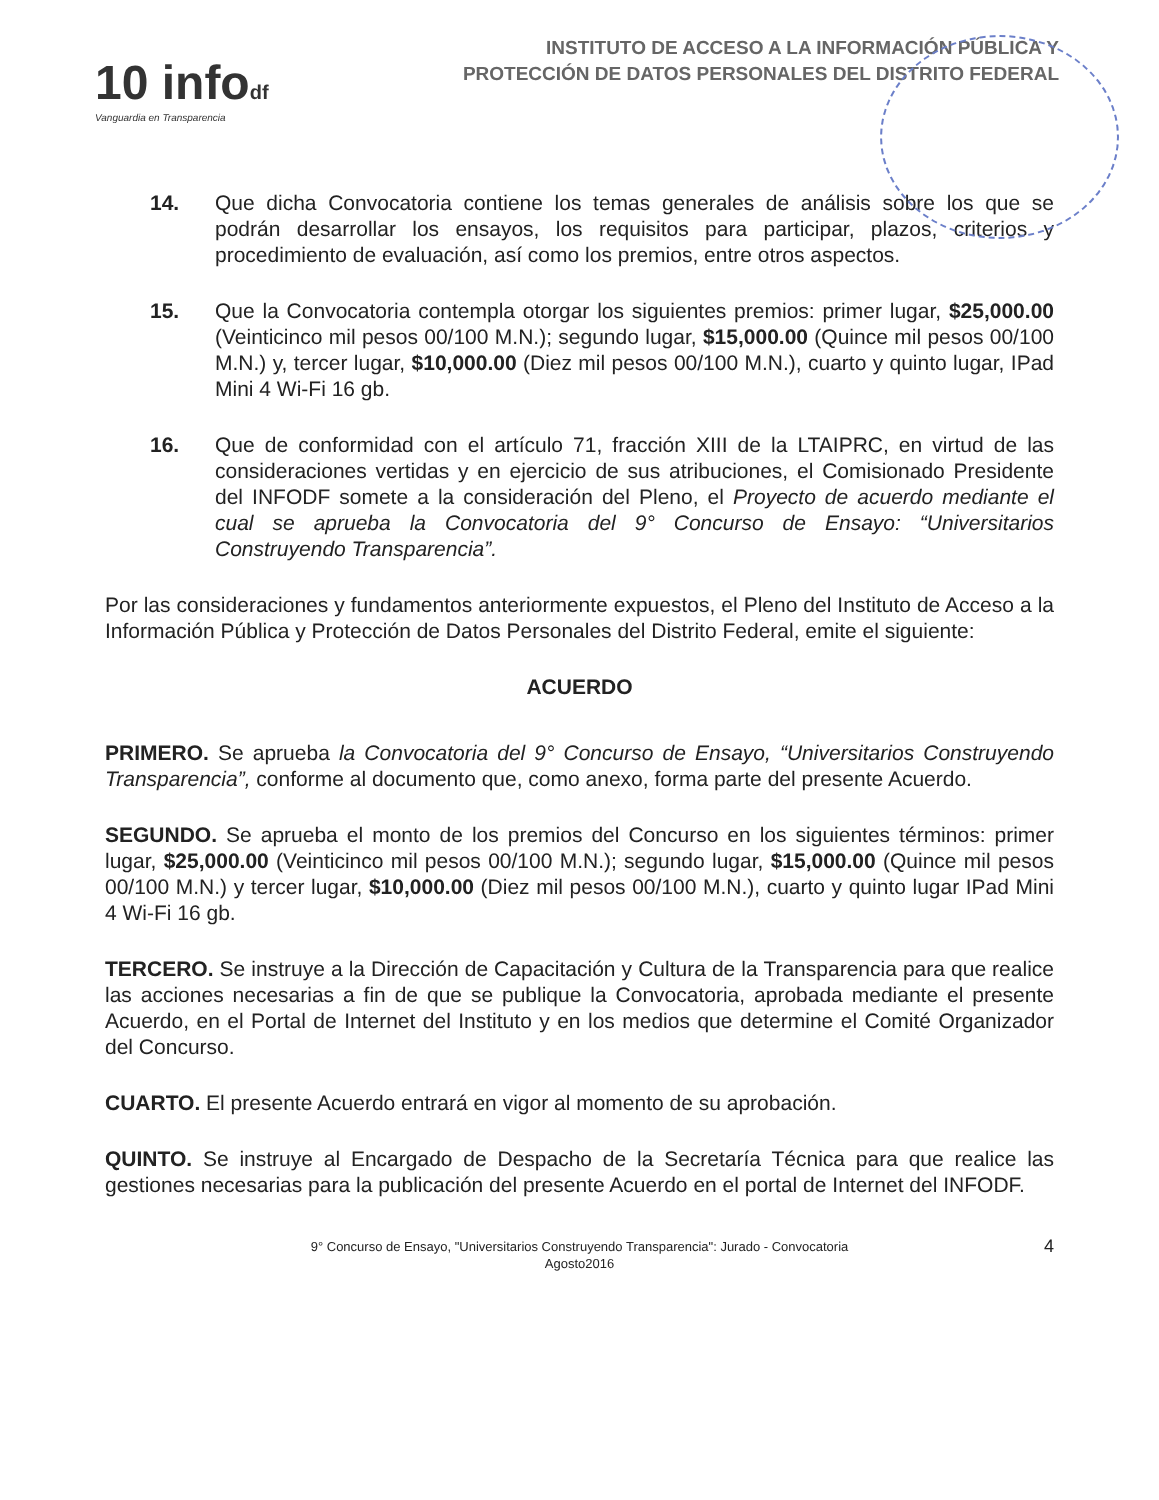10 infodf
Vanguardia en Transparencia
INSTITUTO DE ACCESO A LA INFORMACIÓN PÚBLICA Y
PROTECCIÓN DE DATOS PERSONALES DEL DISTRITO FEDERAL
14. Que dicha Convocatoria contiene los temas generales de análisis sobre los que se podrán desarrollar los ensayos, los requisitos para participar, plazos, criterios y procedimiento de evaluación, así como los premios, entre otros aspectos.
15. Que la Convocatoria contempla otorgar los siguientes premios: primer lugar, $25,000.00 (Veinticinco mil pesos 00/100 M.N.); segundo lugar, $15,000.00 (Quince mil pesos 00/100 M.N.) y, tercer lugar, $10,000.00 (Diez mil pesos 00/100 M.N.), cuarto y quinto lugar, IPad Mini 4 Wi-Fi 16 gb.
16. Que de conformidad con el artículo 71, fracción XIII de la LTAIPRC, en virtud de las consideraciones vertidas y en ejercicio de sus atribuciones, el Comisionado Presidente del INFODF somete a la consideración del Pleno, el Proyecto de acuerdo mediante el cual se aprueba la Convocatoria del 9° Concurso de Ensayo: “Universitarios Construyendo Transparencia”.
Por las consideraciones y fundamentos anteriormente expuestos, el Pleno del Instituto de Acceso a la Información Pública y Protección de Datos Personales del Distrito Federal, emite el siguiente:
ACUERDO
PRIMERO. Se aprueba la Convocatoria del 9° Concurso de Ensayo, “Universitarios Construyendo Transparencia”, conforme al documento que, como anexo, forma parte del presente Acuerdo.
SEGUNDO. Se aprueba el monto de los premios del Concurso en los siguientes términos: primer lugar, $25,000.00 (Veinticinco mil pesos 00/100 M.N.); segundo lugar, $15,000.00 (Quince mil pesos 00/100 M.N.) y tercer lugar, $10,000.00 (Diez mil pesos 00/100 M.N.), cuarto y quinto lugar IPad Mini 4 Wi-Fi 16 gb.
TERCERO. Se instruye a la Dirección de Capacitación y Cultura de la Transparencia para que realice las acciones necesarias a fin de que se publique la Convocatoria, aprobada mediante el presente Acuerdo, en el Portal de Internet del Instituto y en los medios que determine el Comité Organizador del Concurso.
CUARTO. El presente Acuerdo entrará en vigor al momento de su aprobación.
QUINTO. Se instruye al Encargado de Despacho de la Secretaría Técnica para que realice las gestiones necesarias para la publicación del presente Acuerdo en el portal de Internet del INFODF.
9° Concurso de Ensayo, "Universitarios Construyendo Transparencia": Jurado - Convocatoria
Agosto2016
4